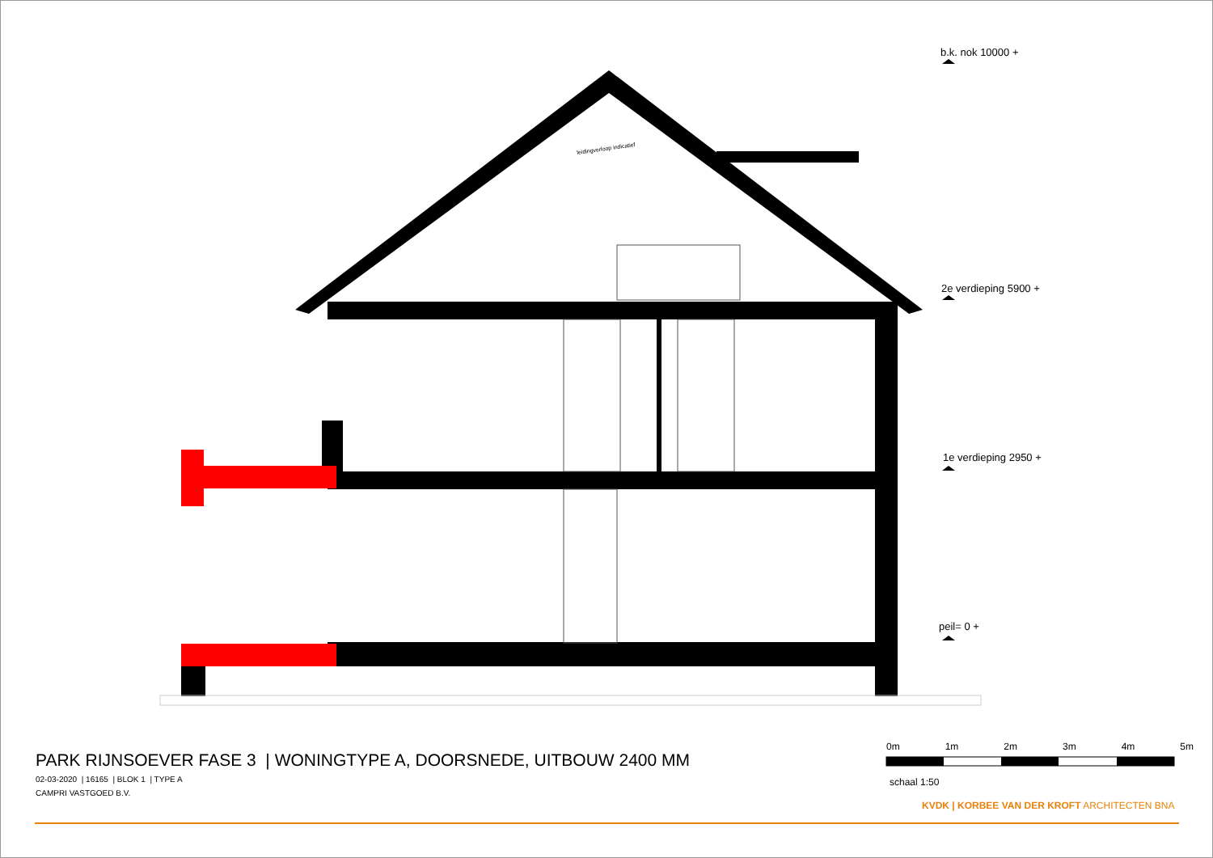b.k. nok 10000 +
2e verdieping 5900 +
1e verdieping 2950 +
peil= 0 +
leidingverloop indicatief
0m 1m 2m 3m 4m 5m
schaal 1:50
PARK RIJNSOEVER FASE 3 | WONINGTYPE A, DOORSNEDE, UITBOUW 2400 MM
02-03-2020 | 16165 | BLOK 1 | TYPE A
CAMPRI VASTGOED B.V.
KVDK | KORBEE VAN DER KROFT ARCHITECTEN BNA